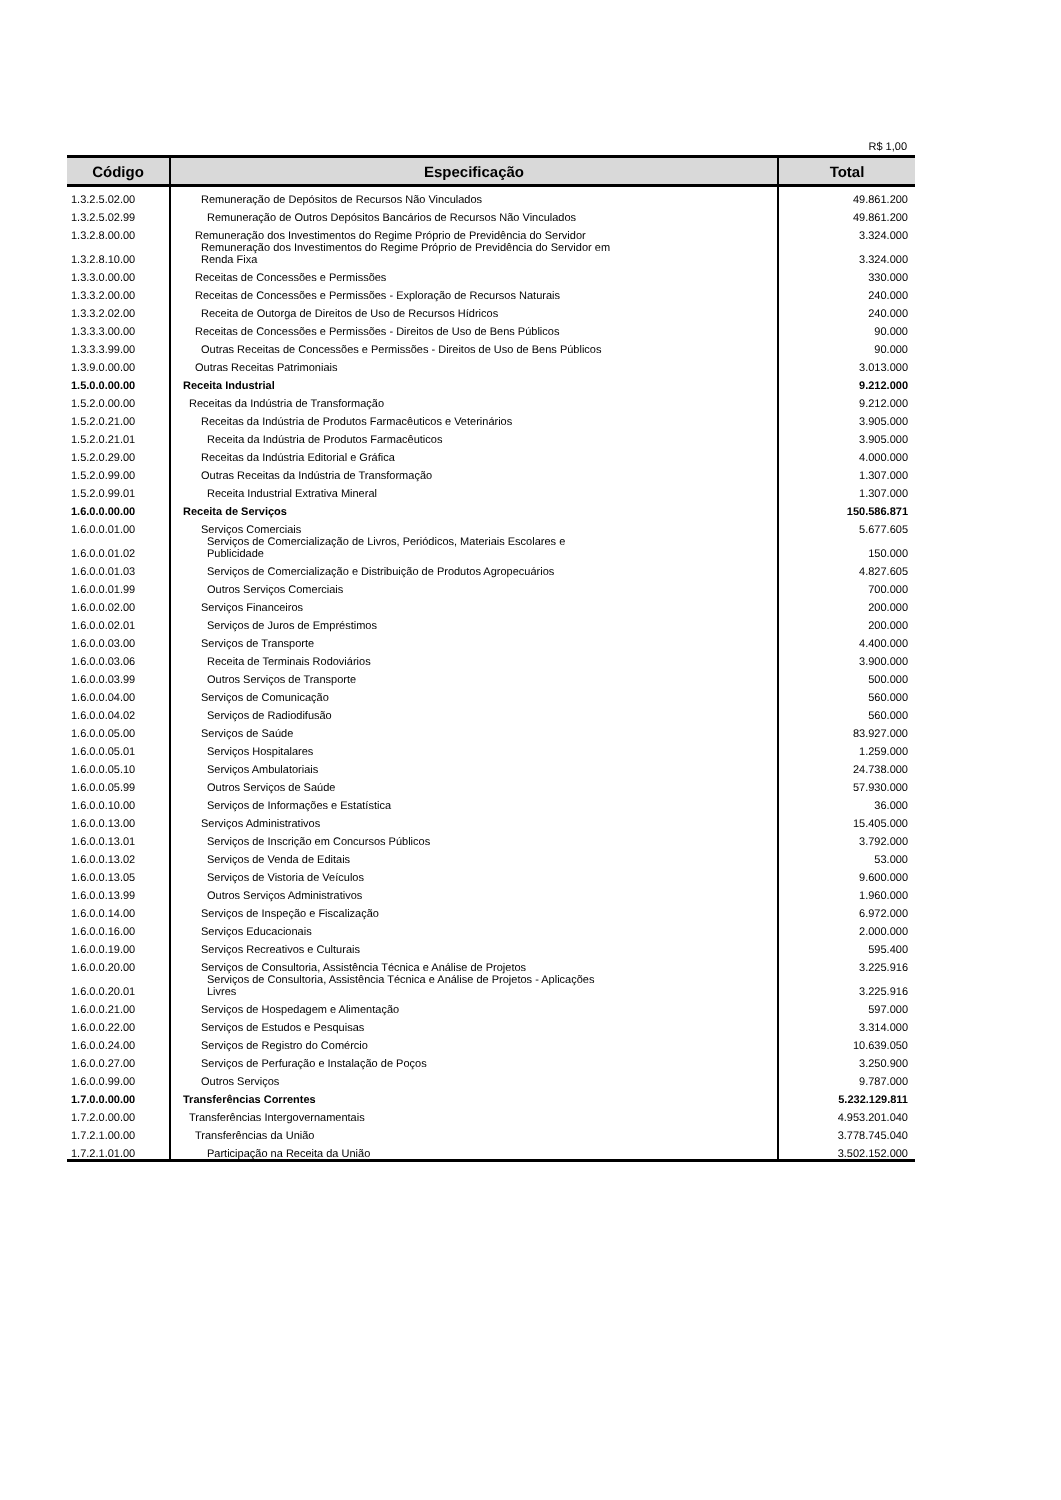R$ 1,00
| Código | Especificação | Total |
| --- | --- | --- |
| 1.3.2.5.02.00 | Remuneração de Depósitos de Recursos Não Vinculados | 49.861.200 |
| 1.3.2.5.02.99 | Remuneração de Outros Depósitos Bancários de Recursos Não Vinculados | 49.861.200 |
| 1.3.2.8.00.00 | Remuneração dos Investimentos do Regime Próprio de Previdência do Servidor | 3.324.000 |
| 1.3.2.8.10.00 | Remuneração dos Investimentos do Regime Próprio de Previdência do Servidor em Renda Fixa | 3.324.000 |
| 1.3.3.0.00.00 | Receitas de Concessões e Permissões | 330.000 |
| 1.3.3.2.00.00 | Receitas de Concessões e Permissões - Exploração de Recursos Naturais | 240.000 |
| 1.3.3.2.02.00 | Receita de Outorga de Direitos de Uso de Recursos Hídricos | 240.000 |
| 1.3.3.3.00.00 | Receitas de Concessões e Permissões - Direitos de Uso de Bens Públicos | 90.000 |
| 1.3.3.3.99.00 | Outras Receitas de Concessões e Permissões - Direitos de Uso de Bens Públicos | 90.000 |
| 1.3.9.0.00.00 | Outras Receitas Patrimoniais | 3.013.000 |
| 1.5.0.0.00.00 | Receita Industrial | 9.212.000 |
| 1.5.2.0.00.00 | Receitas da Indústria de Transformação | 9.212.000 |
| 1.5.2.0.21.00 | Receitas da Indústria de Produtos Farmacêuticos e Veterinários | 3.905.000 |
| 1.5.2.0.21.01 | Receita da Indústria de Produtos Farmacêuticos | 3.905.000 |
| 1.5.2.0.29.00 | Receitas da Indústria Editorial e Gráfica | 4.000.000 |
| 1.5.2.0.99.00 | Outras Receitas da Indústria de Transformação | 1.307.000 |
| 1.5.2.0.99.01 | Receita Industrial Extrativa Mineral | 1.307.000 |
| 1.6.0.0.00.00 | Receita de Serviços | 150.586.871 |
| 1.6.0.0.01.00 | Serviços Comerciais | 5.677.605 |
| 1.6.0.0.01.02 | Serviços de Comercialização de Livros, Periódicos, Materiais Escolares e Publicidade | 150.000 |
| 1.6.0.0.01.03 | Serviços de Comercialização e Distribuição de Produtos Agropecuários | 4.827.605 |
| 1.6.0.0.01.99 | Outros Serviços Comerciais | 700.000 |
| 1.6.0.0.02.00 | Serviços Financeiros | 200.000 |
| 1.6.0.0.02.01 | Serviços de Juros de Empréstimos | 200.000 |
| 1.6.0.0.03.00 | Serviços de Transporte | 4.400.000 |
| 1.6.0.0.03.06 | Receita de Terminais Rodoviários | 3.900.000 |
| 1.6.0.0.03.99 | Outros Serviços de Transporte | 500.000 |
| 1.6.0.0.04.00 | Serviços de Comunicação | 560.000 |
| 1.6.0.0.04.02 | Serviços de Radiodifusão | 560.000 |
| 1.6.0.0.05.00 | Serviços de Saúde | 83.927.000 |
| 1.6.0.0.05.01 | Serviços Hospitalares | 1.259.000 |
| 1.6.0.0.05.10 | Serviços Ambulatoriais | 24.738.000 |
| 1.6.0.0.05.99 | Outros Serviços de Saúde | 57.930.000 |
| 1.6.0.0.10.00 | Serviços de Informações e Estatística | 36.000 |
| 1.6.0.0.13.00 | Serviços Administrativos | 15.405.000 |
| 1.6.0.0.13.01 | Serviços de Inscrição em Concursos Públicos | 3.792.000 |
| 1.6.0.0.13.02 | Serviços de Venda de Editais | 53.000 |
| 1.6.0.0.13.05 | Serviços de Vistoria de Veículos | 9.600.000 |
| 1.6.0.0.13.99 | Outros Serviços Administrativos | 1.960.000 |
| 1.6.0.0.14.00 | Serviços de Inspeção e Fiscalização | 6.972.000 |
| 1.6.0.0.16.00 | Serviços Educacionais | 2.000.000 |
| 1.6.0.0.19.00 | Serviços Recreativos e Culturais | 595.400 |
| 1.6.0.0.20.00 | Serviços de Consultoria, Assistência Técnica e Análise de Projetos | 3.225.916 |
| 1.6.0.0.20.01 | Serviços de Consultoria, Assistência Técnica e Análise de Projetos - Aplicações Livres | 3.225.916 |
| 1.6.0.0.21.00 | Serviços de Hospedagem e Alimentação | 597.000 |
| 1.6.0.0.22.00 | Serviços de Estudos e Pesquisas | 3.314.000 |
| 1.6.0.0.24.00 | Serviços de Registro do Comércio | 10.639.050 |
| 1.6.0.0.27.00 | Serviços de Perfuração e Instalação de Poços | 3.250.900 |
| 1.6.0.0.99.00 | Outros Serviços | 9.787.000 |
| 1.7.0.0.00.00 | Transferências Correntes | 5.232.129.811 |
| 1.7.2.0.00.00 | Transferências Intergovernamentais | 4.953.201.040 |
| 1.7.2.1.00.00 | Transferências da União | 3.778.745.040 |
| 1.7.2.1.01.00 | Participação na Receita da União | 3.502.152.000 |